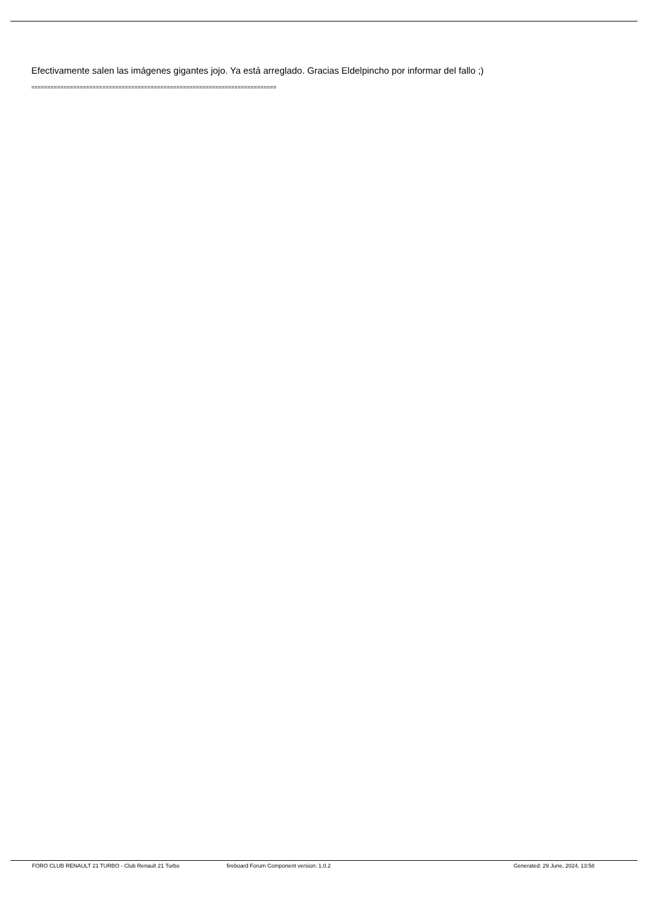Efectivamente salen las imágenes gigantes jojo. Ya está arreglado. Gracias Eldelpincho por informar del fallo ;)
============================================================================
FORO CLUB RENAULT 21 TURBO - Club Renault 21 Turbo
fireboard Forum Component version: 1.0.2
Generated: 29 June, 2024, 13:58